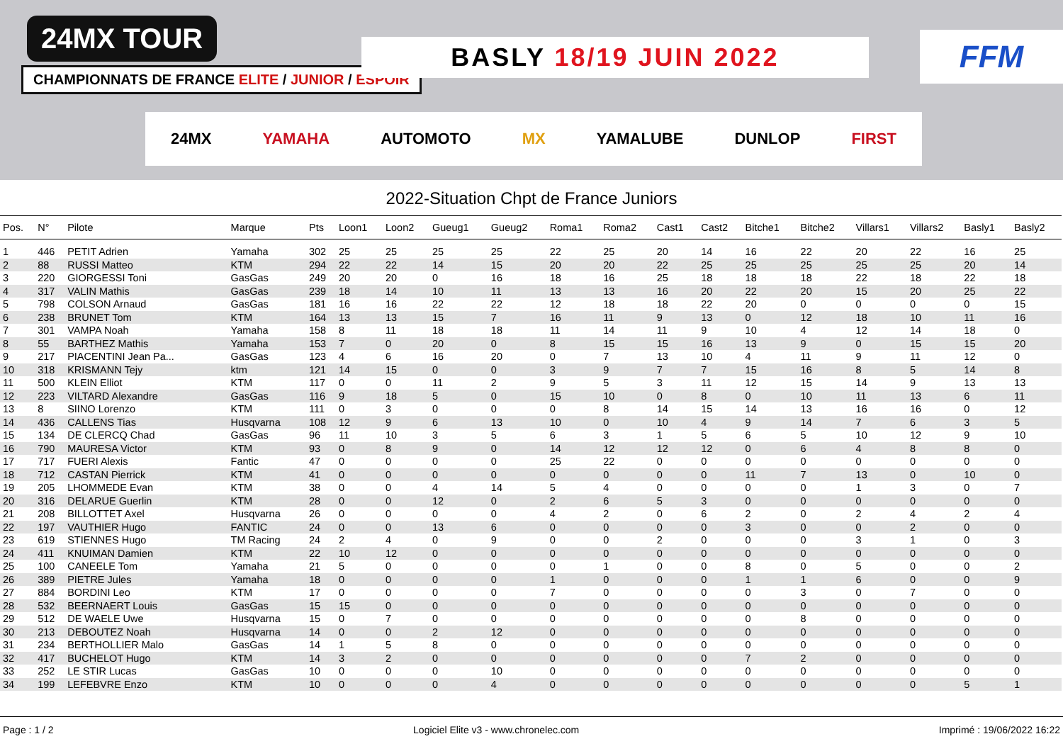24MX TOUR
CHAMPIONNATS DE FRANCE ELITE / JUNIOR / ESPOIR
BASLY 18/19 JUIN 2022 FFM
24MX YAMAHA AUTOMOTO MX YAMALUBE DUNLOP FIRST
2022-Situation Chpt de France Juniors
| Pos. | N° | Pilote | Marque | Pts | Loon1 | Loon2 | Gueug1 | Gueug2 | Roma1 | Roma2 | Cast1 | Cast2 | Bitche1 | Bitche2 | Villars1 | Villars2 | Basly1 | Basly2 |
| --- | --- | --- | --- | --- | --- | --- | --- | --- | --- | --- | --- | --- | --- | --- | --- | --- | --- | --- |
| 1 | 446 | PETIT Adrien | Yamaha | 302 | 25 | 25 | 25 | 25 | 22 | 25 | 20 | 14 | 16 | 22 | 20 | 22 | 16 | 25 |
| 2 | 88 | RUSSI Matteo | KTM | 294 | 22 | 22 | 14 | 15 | 20 | 20 | 22 | 25 | 25 | 25 | 25 | 25 | 20 | 14 |
| 3 | 220 | GIORGESSI Toni | GasGas | 249 | 20 | 20 | 0 | 16 | 18 | 16 | 25 | 18 | 18 | 18 | 22 | 18 | 22 | 18 |
| 4 | 317 | VALIN Mathis | GasGas | 239 | 18 | 14 | 10 | 11 | 13 | 13 | 16 | 20 | 22 | 20 | 15 | 20 | 25 | 22 |
| 5 | 798 | COLSON Arnaud | GasGas | 181 | 16 | 16 | 22 | 22 | 12 | 18 | 18 | 22 | 20 | 0 | 0 | 0 | 0 | 15 |
| 6 | 238 | BRUNET Tom | KTM | 164 | 13 | 13 | 15 | 7 | 16 | 11 | 9 | 13 | 0 | 12 | 18 | 10 | 11 | 16 |
| 7 | 301 | VAMPA Noah | Yamaha | 158 | 8 | 11 | 18 | 18 | 11 | 14 | 11 | 9 | 10 | 4 | 12 | 14 | 18 | 0 |
| 8 | 55 | BARTHEZ Mathis | Yamaha | 153 | 7 | 0 | 20 | 0 | 8 | 15 | 15 | 16 | 13 | 9 | 0 | 15 | 15 | 20 |
| 9 | 217 | PIACENTINI Jean Pa... | GasGas | 123 | 4 | 6 | 16 | 20 | 0 | 7 | 13 | 10 | 4 | 11 | 9 | 11 | 12 | 0 |
| 10 | 318 | KRISMANN Tejy | ktm | 121 | 14 | 15 | 0 | 0 | 3 | 9 | 7 | 7 | 15 | 16 | 8 | 5 | 14 | 8 |
| 11 | 500 | KLEIN Elliot | KTM | 117 | 0 | 0 | 11 | 2 | 9 | 5 | 3 | 11 | 12 | 15 | 14 | 9 | 13 | 13 |
| 12 | 223 | VILTARD Alexandre | GasGas | 116 | 9 | 18 | 5 | 0 | 15 | 10 | 0 | 8 | 0 | 10 | 11 | 13 | 6 | 11 |
| 13 | 8 | SIINO Lorenzo | KTM | 111 | 0 | 3 | 0 | 0 | 0 | 8 | 14 | 15 | 14 | 13 | 16 | 16 | 0 | 12 |
| 14 | 436 | CALLENS Tias | Husqvarna | 108 | 12 | 9 | 6 | 13 | 10 | 0 | 10 | 4 | 9 | 14 | 7 | 6 | 3 | 5 |
| 15 | 134 | DE CLERCQ Chad | GasGas | 96 | 11 | 10 | 3 | 5 | 6 | 3 | 1 | 5 | 6 | 5 | 10 | 12 | 9 | 10 |
| 16 | 790 | MAURESA Victor | KTM | 93 | 0 | 8 | 9 | 0 | 14 | 12 | 12 | 12 | 0 | 6 | 4 | 8 | 8 | 0 |
| 17 | 717 | FUERI Alexis | Fantic | 47 | 0 | 0 | 0 | 0 | 25 | 22 | 0 | 0 | 0 | 0 | 0 | 0 | 0 | 0 |
| 18 | 712 | CASTAN Pierrick | KTM | 41 | 0 | 0 | 0 | 0 | 0 | 0 | 0 | 0 | 11 | 7 | 13 | 0 | 10 | 0 |
| 19 | 205 | LHOMMEDE Evan | KTM | 38 | 0 | 0 | 4 | 14 | 5 | 4 | 0 | 0 | 0 | 0 | 1 | 3 | 0 | 7 |
| 20 | 316 | DELARUE Guerlin | KTM | 28 | 0 | 0 | 12 | 0 | 2 | 6 | 5 | 3 | 0 | 0 | 0 | 0 | 0 | 0 |
| 21 | 208 | BILLOTTET Axel | Husqvarna | 26 | 0 | 0 | 0 | 0 | 4 | 2 | 0 | 6 | 2 | 0 | 2 | 4 | 2 | 4 |
| 22 | 197 | VAUTHIER Hugo | FANTIC | 24 | 0 | 0 | 13 | 6 | 0 | 0 | 0 | 0 | 3 | 0 | 0 | 2 | 0 | 0 |
| 23 | 619 | STIENNES Hugo | TM Racing | 24 | 2 | 4 | 0 | 9 | 0 | 0 | 2 | 0 | 0 | 0 | 3 | 1 | 0 | 3 |
| 24 | 411 | KNUIMAN Damien | KTM | 22 | 10 | 12 | 0 | 0 | 0 | 0 | 0 | 0 | 0 | 0 | 0 | 0 | 0 | 0 |
| 25 | 100 | CANEELE Tom | Yamaha | 21 | 5 | 0 | 0 | 0 | 0 | 1 | 0 | 0 | 8 | 0 | 5 | 0 | 0 | 2 |
| 26 | 389 | PIETRE Jules | Yamaha | 18 | 0 | 0 | 0 | 0 | 1 | 0 | 0 | 0 | 1 | 1 | 6 | 0 | 0 | 9 |
| 27 | 884 | BORDINI Leo | KTM | 17 | 0 | 0 | 0 | 0 | 7 | 0 | 0 | 0 | 0 | 3 | 0 | 7 | 0 | 0 |
| 28 | 532 | BEERNAERT Louis | GasGas | 15 | 15 | 0 | 0 | 0 | 0 | 0 | 0 | 0 | 0 | 0 | 0 | 0 | 0 | 0 |
| 29 | 512 | DE WAELE Uwe | Husqvarna | 15 | 0 | 7 | 0 | 0 | 0 | 0 | 0 | 0 | 0 | 8 | 0 | 0 | 0 | 0 |
| 30 | 213 | DEBOUTEZ Noah | Husqvarna | 14 | 0 | 0 | 2 | 12 | 0 | 0 | 0 | 0 | 0 | 0 | 0 | 0 | 0 | 0 |
| 31 | 234 | BERTHOLLIER Malo | GasGas | 14 | 1 | 5 | 8 | 0 | 0 | 0 | 0 | 0 | 0 | 0 | 0 | 0 | 0 | 0 |
| 32 | 417 | BUCHELOT Hugo | KTM | 14 | 3 | 2 | 0 | 0 | 0 | 0 | 0 | 0 | 7 | 2 | 0 | 0 | 0 | 0 |
| 33 | 252 | LE STIR Lucas | GasGas | 10 | 0 | 0 | 0 | 10 | 0 | 0 | 0 | 0 | 0 | 0 | 0 | 0 | 0 | 0 |
| 34 | 199 | LEFEBVRE Enzo | KTM | 10 | 0 | 0 | 0 | 4 | 0 | 0 | 0 | 0 | 0 | 0 | 0 | 0 | 5 | 1 |
Page : 1 / 2 Logiciel Elite v3 - www.chronelec.com Imprimé : 19/06/2022 16:22